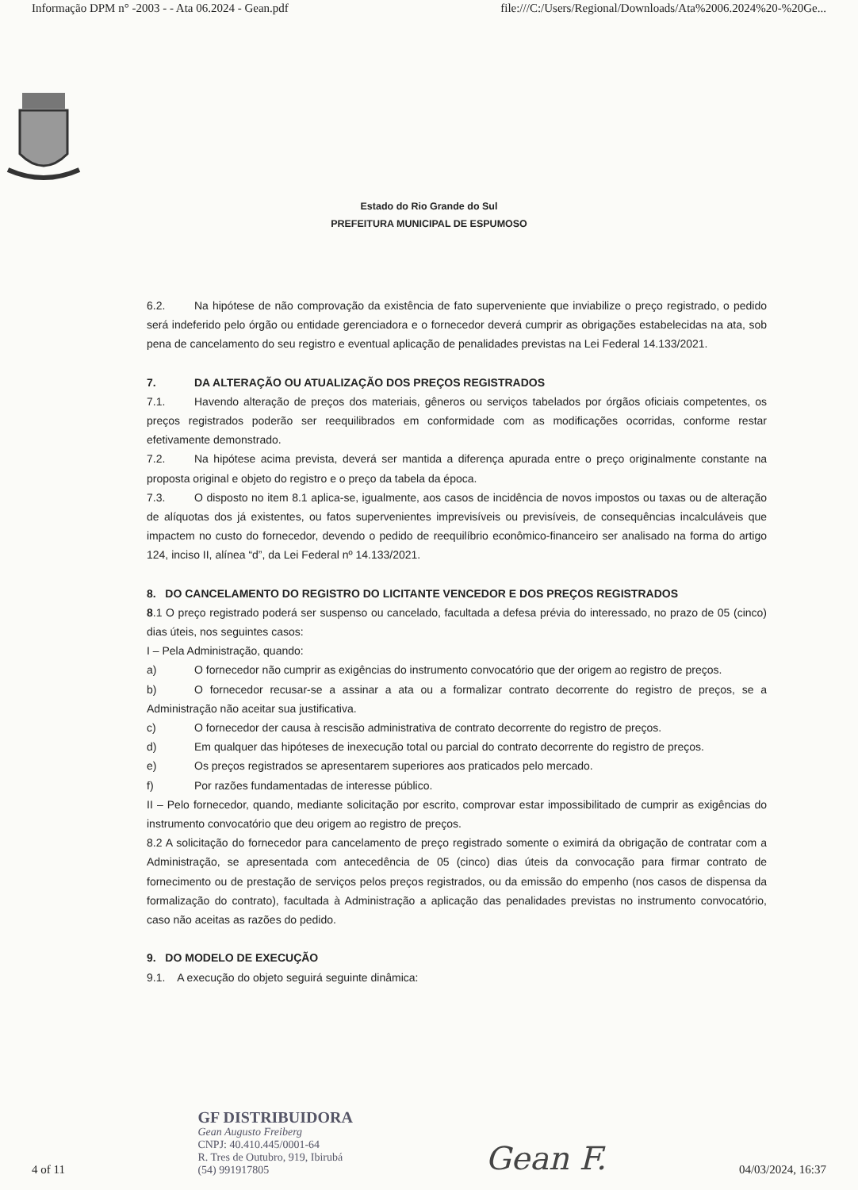Informação DPM n° -2003 - - Ata 06.2024 - Gean.pdf file:///C:/Users/Regional/Downloads/Ata%2006.2024%20-%20Ge...
Estado do Rio Grande do Sul
PREFEITURA MUNICIPAL DE ESPUMOSO
6.2. Na hipótese de não comprovação da existência de fato superveniente que inviabilize o preço registrado, o pedido será indeferido pelo órgão ou entidade gerenciadora e o fornecedor deverá cumprir as obrigações estabelecidas na ata, sob pena de cancelamento do seu registro e eventual aplicação de penalidades previstas na Lei Federal 14.133/2021.
7. DA ALTERAÇÃO OU ATUALIZAÇÃO DOS PREÇOS REGISTRADOS
7.1. Havendo alteração de preços dos materiais, gêneros ou serviços tabelados por órgãos oficiais competentes, os preços registrados poderão ser reequilibrados em conformidade com as modificações ocorridas, conforme restar efetivamente demonstrado.
7.2. Na hipótese acima prevista, deverá ser mantida a diferença apurada entre o preço originalmente constante na proposta original e objeto do registro e o preço da tabela da época.
7.3. O disposto no item 8.1 aplica-se, igualmente, aos casos de incidência de novos impostos ou taxas ou de alteração de alíquotas dos já existentes, ou fatos supervenientes imprevisíveis ou previsíveis, de consequências incalculáveis que impactem no custo do fornecedor, devendo o pedido de reequilíbrio econômico-financeiro ser analisado na forma do artigo 124, inciso II, alínea “d”, da Lei Federal nº 14.133/2021.
8. DO CANCELAMENTO DO REGISTRO DO LICITANTE VENCEDOR E DOS PREÇOS REGISTRADOS
8.1 O preço registrado poderá ser suspenso ou cancelado, facultada a defesa prévia do interessado, no prazo de 05 (cinco) dias úteis, nos seguintes casos:
I – Pela Administração, quando:
a) O fornecedor não cumprir as exigências do instrumento convocatório que der origem ao registro de preços.
b) O fornecedor recusar-se a assinar a ata ou a formalizar contrato decorrente do registro de preços, se a Administração não aceitar sua justificativa.
c) O fornecedor der causa à rescisão administrativa de contrato decorrente do registro de preços.
d) Em qualquer das hipóteses de inexecução total ou parcial do contrato decorrente do registro de preços.
e) Os preços registrados se apresentarem superiores aos praticados pelo mercado.
f) Por razões fundamentadas de interesse público.
II – Pelo fornecedor, quando, mediante solicitação por escrito, comprovar estar impossibilitado de cumprir as exigências do instrumento convocatório que deu origem ao registro de preços.
8.2 A solicitação do fornecedor para cancelamento de preço registrado somente o eximirá da obrigação de contratar com a Administração, se apresentada com antecedência de 05 (cinco) dias úteis da convocação para firmar contrato de fornecimento ou de prestação de serviços pelos preços registrados, ou da emissão do empenho (nos casos de dispensa da formalização do contrato), facultada à Administração a aplicação das penalidades previstas no instrumento convocatório, caso não aceitas as razões do pedido.
9. DO MODELO DE EXECUÇÃO
9.1. A execução do objeto seguirá seguinte dinâmica:
4 of 11
GF DISTRIBUIDORA
Gean Augusto Freiberg
CNPJ: 40.410.445/0001-64
R. Tres de Outubro, 919, Ibirubá
(54) 991917805
Gean F. 04/03/2024, 16:37